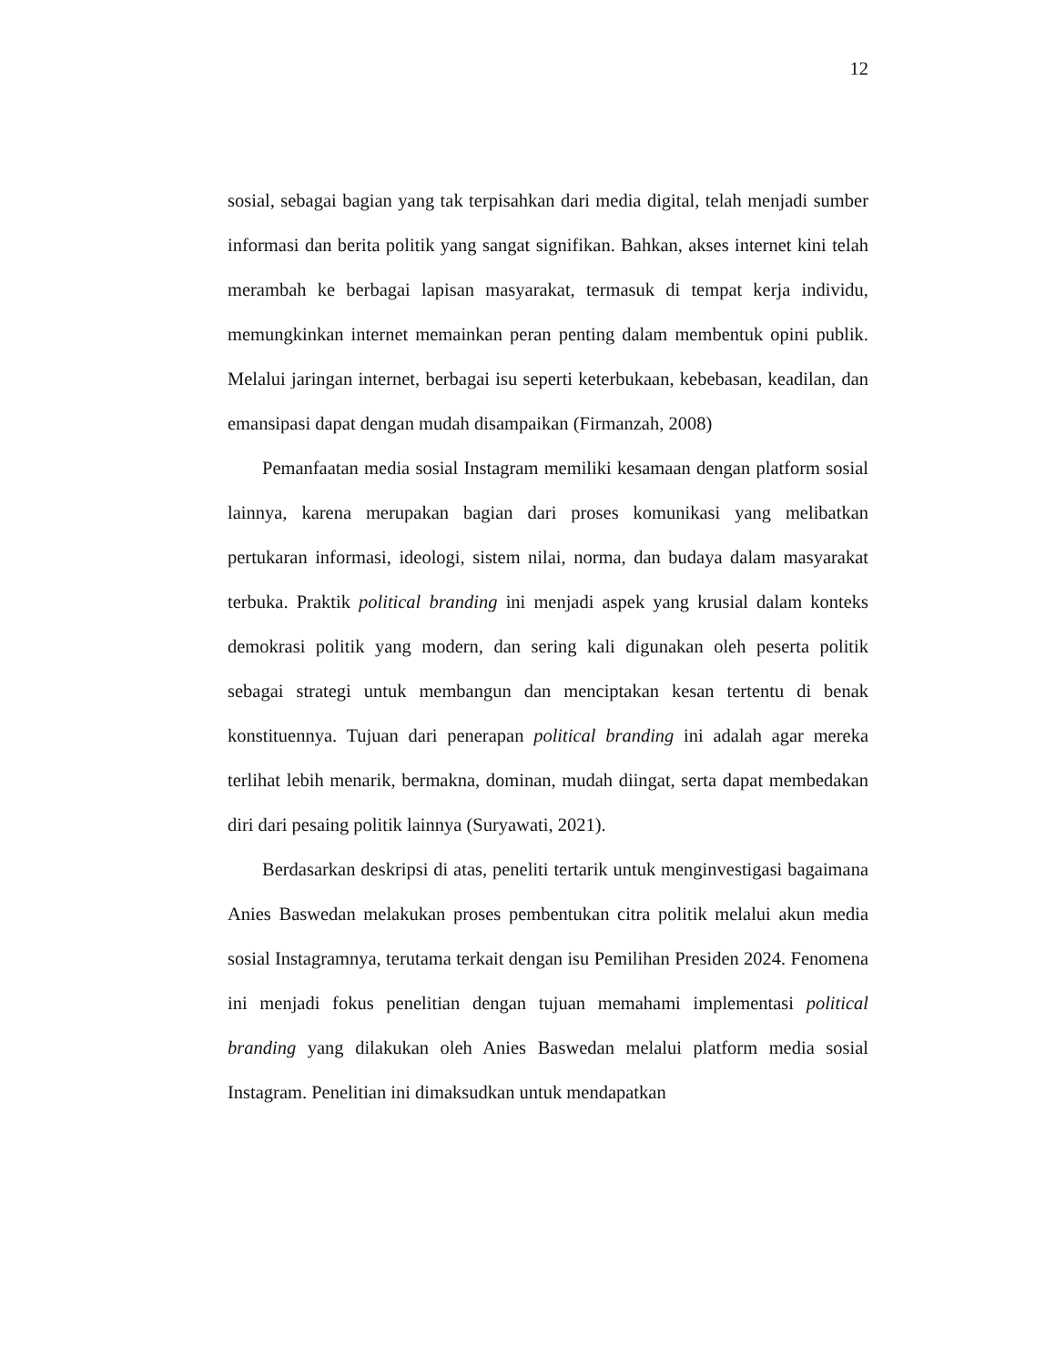12
sosial, sebagai bagian yang tak terpisahkan dari media digital, telah menjadi sumber informasi dan berita politik yang sangat signifikan. Bahkan, akses internet kini telah merambah ke berbagai lapisan masyarakat, termasuk di tempat kerja individu, memungkinkan internet memainkan peran penting dalam membentuk opini publik. Melalui jaringan internet, berbagai isu seperti keterbukaan, kebebasan, keadilan, dan emansipasi dapat dengan mudah disampaikan (Firmanzah, 2008)
Pemanfaatan media sosial Instagram memiliki kesamaan dengan platform sosial lainnya, karena merupakan bagian dari proses komunikasi yang melibatkan pertukaran informasi, ideologi, sistem nilai, norma, dan budaya dalam masyarakat terbuka. Praktik political branding ini menjadi aspek yang krusial dalam konteks demokrasi politik yang modern, dan sering kali digunakan oleh peserta politik sebagai strategi untuk membangun dan menciptakan kesan tertentu di benak konstituennya. Tujuan dari penerapan political branding ini adalah agar mereka terlihat lebih menarik, bermakna, dominan, mudah diingat, serta dapat membedakan diri dari pesaing politik lainnya (Suryawati, 2021).
Berdasarkan deskripsi di atas, peneliti tertarik untuk menginvestigasi bagaimana Anies Baswedan melakukan proses pembentukan citra politik melalui akun media sosial Instagramnya, terutama terkait dengan isu Pemilihan Presiden 2024. Fenomena ini menjadi fokus penelitian dengan tujuan memahami implementasi political branding yang dilakukan oleh Anies Baswedan melalui platform media sosial Instagram. Penelitian ini dimaksudkan untuk mendapatkan